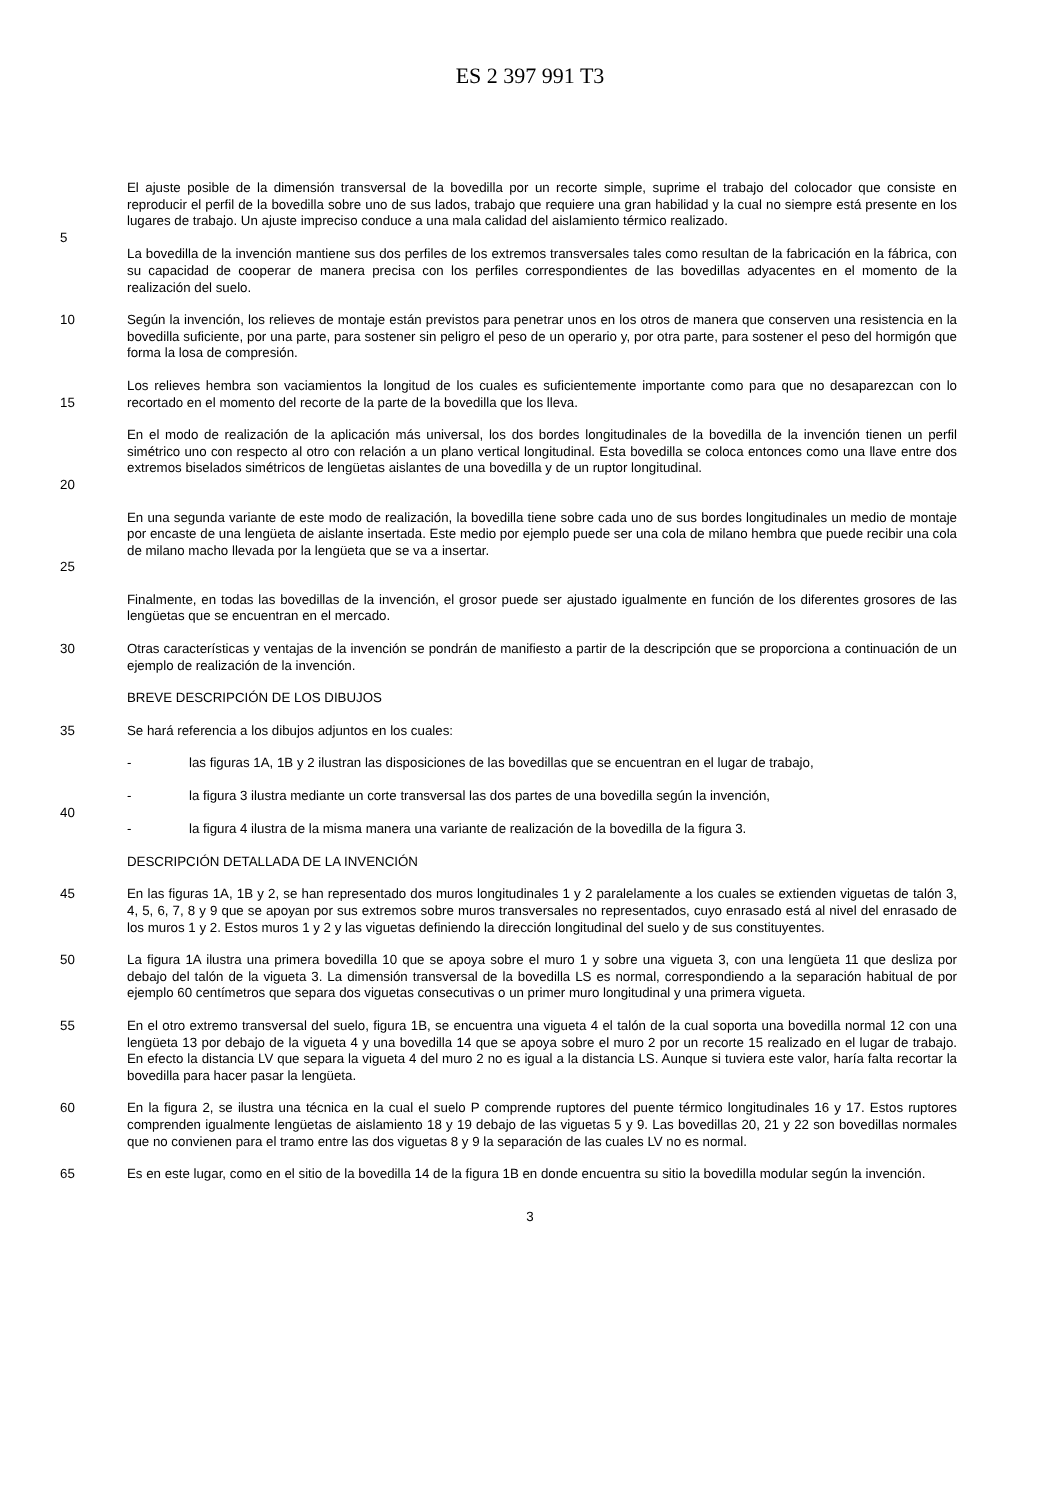ES 2 397 991 T3
El ajuste posible de la dimensión transversal de la bovedilla por un recorte simple, suprime el trabajo del colocador que consiste en reproducir el perfil de la bovedilla sobre uno de sus lados, trabajo que requiere una gran habilidad y la cual no siempre está presente en los lugares de trabajo. Un ajuste impreciso conduce a una mala calidad del aislamiento térmico realizado.
5
La bovedilla de la invención mantiene sus dos perfiles de los extremos transversales tales como resultan de la fabricación en la fábrica, con su capacidad de cooperar de manera precisa con los perfiles correspondientes de las bovedillas adyacentes en el momento de la realización del suelo.
10 Según la invención, los relieves de montaje están previstos para penetrar unos en los otros de manera que conserven una resistencia en la bovedilla suficiente, por una parte, para sostener sin peligro el peso de un operario y, por otra parte, para sostener el peso del hormigón que forma la losa de compresión.
15 Los relieves hembra son vaciamientos la longitud de los cuales es suficientemente importante como para que no desaparezcan con lo recortado en el momento del recorte de la parte de la bovedilla que los lleva.
20 En el modo de realización de la aplicación más universal, los dos bordes longitudinales de la bovedilla de la invención tienen un perfil simétrico uno con respecto al otro con relación a un plano vertical longitudinal. Esta bovedilla se coloca entonces como una llave entre dos extremos biselados simétricos de lengüetas aislantes de una bovedilla y de un ruptor longitudinal.
25 En una segunda variante de este modo de realización, la bovedilla tiene sobre cada uno de sus bordes longitudinales un medio de montaje por encaste de una lengüeta de aislante insertada. Este medio por ejemplo puede ser una cola de milano hembra que puede recibir una cola de milano macho llevada por la lengüeta que se va a insertar.
Finalmente, en todas las bovedillas de la invención, el grosor puede ser ajustado igualmente en función de los diferentes grosores de las lengüetas que se encuentran en el mercado.
30 Otras características y ventajas de la invención se pondrán de manifiesto a partir de la descripción que se proporciona a continuación de un ejemplo de realización de la invención.
BREVE DESCRIPCIÓN DE LOS DIBUJOS
35 Se hará referencia a los dibujos adjuntos en los cuales:
- las figuras 1A, 1B y 2 ilustran las disposiciones de las bovedillas que se encuentran en el lugar de trabajo,
- la figura 3 ilustra mediante un corte transversal las dos partes de una bovedilla según la invención,
40
- la figura 4 ilustra de la misma manera una variante de realización de la bovedilla de la figura 3.
DESCRIPCIÓN DETALLADA DE LA INVENCIÓN
45 En las figuras 1A, 1B y 2, se han representado dos muros longitudinales 1 y 2 paralelamente a los cuales se extienden viguetas de talón 3, 4, 5, 6, 7, 8 y 9 que se apoyan por sus extremos sobre muros transversales no representados, cuyo enrasado está al nivel del enrasado de los muros 1 y 2. Estos muros 1 y 2 y las viguetas definiendo la dirección longitudinal del suelo y de sus constituyentes.
50 La figura 1A ilustra una primera bovedilla 10 que se apoya sobre el muro 1 y sobre una vigueta 3, con una lengüeta 11 que desliza por debajo del talón de la vigueta 3. La dimensión transversal de la bovedilla LS es normal, correspondiendo a la separación habitual de por ejemplo 60 centímetros que separa dos viguetas consecutivas o un primer muro longitudinal y una primera vigueta.
55 En el otro extremo transversal del suelo, figura 1B, se encuentra una vigueta 4 el talón de la cual soporta una bovedilla normal 12 con una lengüeta 13 por debajo de la vigueta 4 y una bovedilla 14 que se apoya sobre el muro 2 por un recorte 15 realizado en el lugar de trabajo. En efecto la distancia LV que separa la vigueta 4 del muro 2 no es igual a la distancia LS. Aunque si tuviera este valor, haría falta recortar la bovedilla para hacer pasar la lengüeta.
60 En la figura 2, se ilustra una técnica en la cual el suelo P comprende ruptores del puente térmico longitudinales 16 y 17. Estos ruptores comprenden igualmente lengüetas de aislamiento 18 y 19 debajo de las viguetas 5 y 9. Las bovedillas 20, 21 y 22 son bovedillas normales que no convienen para el tramo entre las dos viguetas 8 y 9 la separación de las cuales LV no es normal.
65 Es en este lugar, como en el sitio de la bovedilla 14 de la figura 1B en donde encuentra su sitio la bovedilla modular según la invención.
3